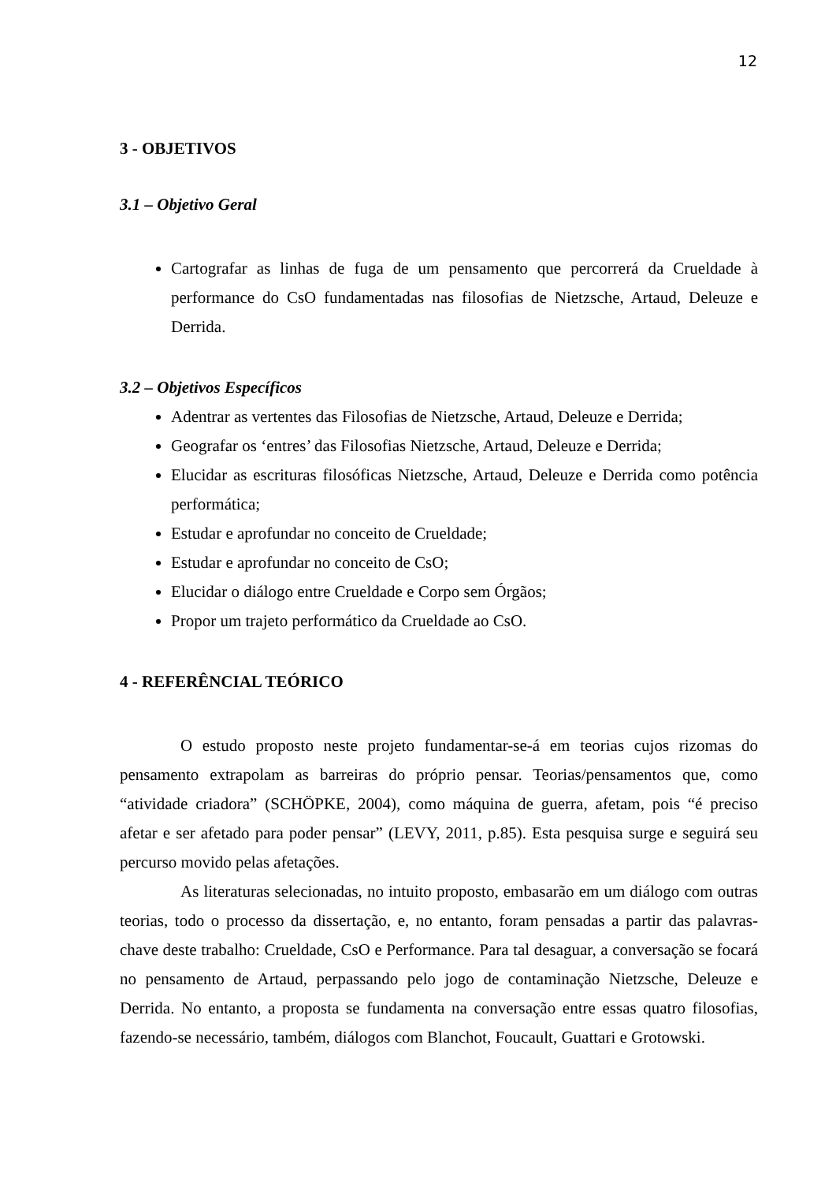12
3 - OBJETIVOS
3.1 – Objetivo Geral
Cartografar as linhas de fuga de um pensamento que percorrerá da Crueldade à performance do CsO fundamentadas nas filosofias de Nietzsche, Artaud, Deleuze e Derrida.
3.2 – Objetivos Específicos
Adentrar as vertentes das Filosofias de Nietzsche, Artaud, Deleuze e Derrida;
Geografar os ‘entres’ das Filosofias Nietzsche, Artaud, Deleuze e Derrida;
Elucidar as escrituras filosóficas Nietzsche, Artaud, Deleuze e Derrida como potência performática;
Estudar e aprofundar no conceito de Crueldade;
Estudar e aprofundar no conceito de CsO;
Elucidar o diálogo entre Crueldade e Corpo sem Órgãos;
Propor um trajeto performático da Crueldade ao CsO.
4 - REFERÊNCIAL TEÓRICO
O estudo proposto neste projeto fundamentar-se-á em teorias cujos rizomas do pensamento extrapolam as barreiras do próprio pensar. Teorias/pensamentos que, como “atividade criadora” (SCHÖPKE, 2004), como máquina de guerra, afetam, pois “é preciso afetar e ser afetado para poder pensar” (LEVY, 2011, p.85). Esta pesquisa surge e seguirá seu percurso movido pelas afetações.
As literaturas selecionadas, no intuito proposto, embasarão em um diálogo com outras teorias, todo o processo da dissertação, e, no entanto, foram pensadas a partir das palavras-chave deste trabalho: Crueldade, CsO e Performance. Para tal desaguar, a conversação se focará no pensamento de Artaud, perpassando pelo jogo de contaminação Nietzsche, Deleuze e Derrida. No entanto, a proposta se fundamenta na conversação entre essas quatro filosofias, fazendo-se necessário, também, diálogos com Blanchot, Foucault, Guattari e Grotowski.